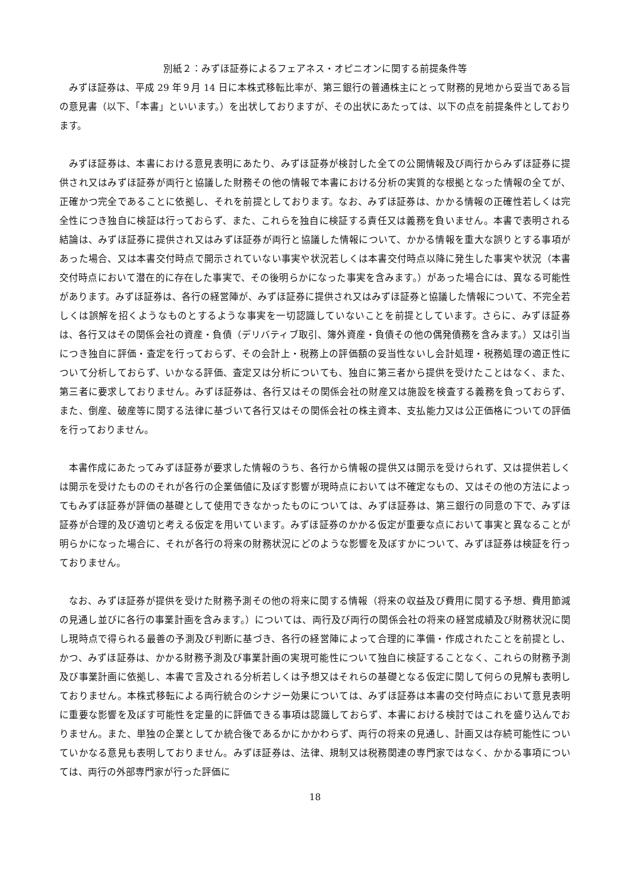別紙２：みずほ証券によるフェアネス・オピニオンに関する前提条件等
みずほ証券は、平成 29 年９月 14 日に本株式移転比率が、第三銀行の普通株主にとって財務的見地から妥当である旨の意見書（以下、「本書」といいます。）を出状しておりますが、その出状にあたっては、以下の点を前提条件としております。
みずほ証券は、本書における意見表明にあたり、みずほ証券が検討した全ての公開情報及び両行からみずほ証券に提供され又はみずほ証券が両行と協議した財務その他の情報で本書における分析の実質的な根拠となった情報の全てが、正確かつ完全であることに依拠し、それを前提としております。なお、みずほ証券は、かかる情報の正確性若しくは完全性につき独自に検証は行っておらず、また、これらを独自に検証する責任又は義務を負いません。本書で表明される結論は、みずほ証券に提供され又はみずほ証券が両行と協議した情報について、かかる情報を重大な誤りとする事項があった場合、又は本書交付時点で開示されていない事実や状況若しくは本書交付時点以降に発生した事実や状況（本書交付時点において潜在的に存在した事実で、その後明らかになった事実を含みます。）があった場合には、異なる可能性があります。みずほ証券は、各行の経営陣が、みずほ証券に提供され又はみずほ証券と協議した情報について、不完全若しくは誤解を招くようなものとするような事実を一切認識していないことを前提としています。さらに、みずほ証券は、各行又はその関係会社の資産・負債（デリバティブ取引、簿外資産・負債その他の偶発債務を含みます。）又は引当につき独自に評価・査定を行っておらず、その会計上・税務上の評価額の妥当性ないし会計処理・税務処理の適正性について分析しておらず、いかなる評価、査定又は分析についても、独自に第三者から提供を受けたことはなく、また、第三者に要求しておりません。みずほ証券は、各行又はその関係会社の財産又は施設を検査する義務を負っておらず、また、倒産、破産等に関する法律に基づいて各行又はその関係会社の株主資本、支払能力又は公正価格についての評価を行っておりません。
本書作成にあたってみずほ証券が要求した情報のうち、各行から情報の提供又は開示を受けられず、又は提供若しくは開示を受けたもののそれが各行の企業価値に及ぼす影響が現時点においては不確定なもの、又はその他の方法によってもみずほ証券が評価の基礎として使用できなかったものについては、みずほ証券は、第三銀行の同意の下で、みずほ証券が合理的及び適切と考える仮定を用いています。みずほ証券のかかる仮定が重要な点において事実と異なることが明らかになった場合に、それが各行の将来の財務状況にどのような影響を及ぼすかについて、みずほ証券は検証を行っておりません。
なお、みずほ証券が提供を受けた財務予測その他の将来に関する情報（将来の収益及び費用に関する予想、費用節減の見通し並びに各行の事業計画を含みます。）については、両行及び両行の関係会社の将来の経営成績及び財務状況に関し現時点で得られる最善の予測及び判断に基づき、各行の経営陣によって合理的に準備・作成されたことを前提とし、かつ、みずほ証券は、かかる財務予測及び事業計画の実現可能性について独自に検証することなく、これらの財務予測及び事業計画に依拠し、本書で言及される分析若しくは予想又はそれらの基礎となる仮定に関して何らの見解も表明しておりません。本株式移転による両行統合のシナジー効果については、みずほ証券は本書の交付時点において意見表明に重要な影響を及ぼす可能性を定量的に評価できる事項は認識しておらず、本書における検討ではこれを盛り込んでおりません。また、単独の企業としてか統合後であるかにかかわらず、両行の将来の見通し、計画又は存続可能性についていかなる意見も表明しておりません。みずほ証券は、法律、規制又は税務関連の専門家ではなく、かかる事項については、両行の外部専門家が行った評価に
18